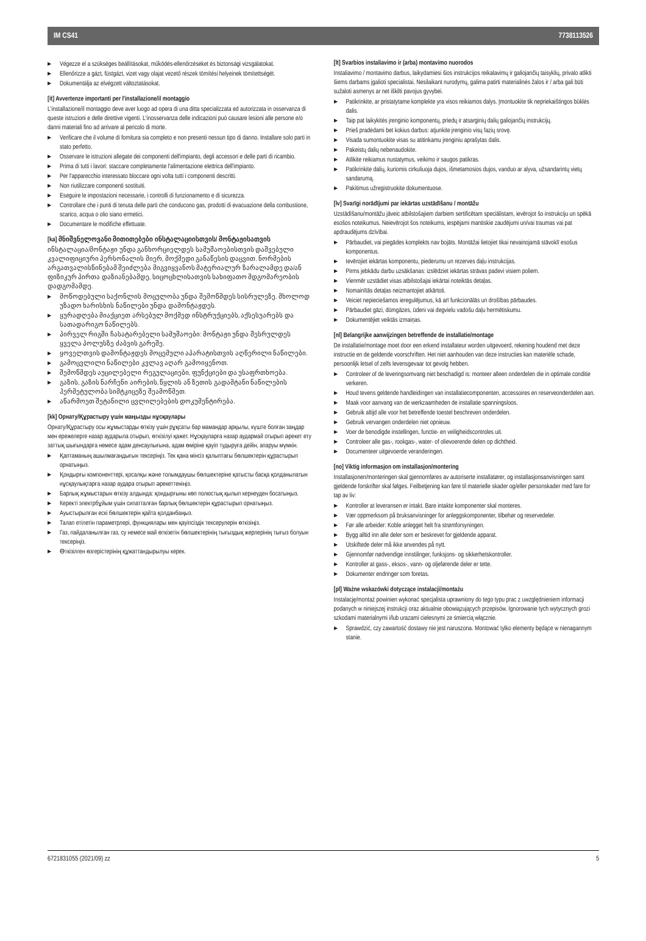IM CS41 7738113526
Végezze el a szükséges beállításokat, működés-ellenőrzéseket és biztonsági vizsgálatokat.
Ellenőrizze a gázt, füstgázt, vizet vagy olajat vezető részek tömítési helyeinek tömítettségét.
Dokumentálja az elvégzett változtatásokat.
[it] Avvertenze importanti per l'installazione/il montaggio
L'installazione/il montaggio deve aver luogo ad opera di una ditta specializzata ed autorizzata in osservanza di queste istruzioni e delle direttive vigenti. L'inosservanza delle indicazioni può causare lesioni alle persone e/o danni materiali fino ad arrivare al pericolo di morte.
Verificare che il volume di fornitura sia completo e non presenti nessun tipo di danno. Installare solo parti in stato perfetto.
Osservare le istruzioni allegate dei componenti dell'impianto, degli accessori e delle parti di ricambio.
Prima di tutti i lavori: staccare completamente l'alimentazione elettrica dell'impianto.
Per l'apparecchio interessato bloccare ogni volta tutti i componenti descritti.
Non riutilizzare componenti sostituiti.
Eseguire le impostazioni necessarie, i controlli di funzionamento e di sicurezza.
Controllare che i punti di tenuta delle parti che conducono gas, prodotti di evacuazione della combustione, scarico, acqua o olio siano ermetici.
Documentare le modifiche effettuate.
[ka] მნიშვნელოვანი მითითებები ინსტალაციისთვის/ მონტაჟისათვის
ინსტალაცია/მონტაჟი უნდა განხორციელდეს სამუშაოებისთვის დაშვებული კვალიფიციური პერსონალის მიერ, მოქმედი განაწესის დაცვით. ნორმების არგათვალისწინებამ შეიძლება მიგვიყვანოს მატერიალურ ზარალამდე და/ან ფიზიკურ პირთა დაზიანებამდე, სიცოცხლისათვის სახიფათო მდგომარეობის დადგომამდე.
მოწოდებული საქონლის მოცულობა უნდა შემოწმდეს სისრულეზე. მხოლოდ უზადო ხარისხის ნაწილები უნდა დამონტაჟდეს.
ყურადღება მიაქციეთ არსებულ მოქმედ ინსტრუქციებს, აქსესუარებს და სათადარიგო ნაწილებს.
პირველ რიგში ჩასატარებელი სამუშაოები: მონტაჟი უნდა შესრულდეს ყველა პოლუსზე ძაბვის გარეშე.
ყოველთვის დამონტაჟდეს მოცემული აპარატისთვის აღწერილი ნაწილები.
გამოცვლილი ნაწილები კვლავ აღარ გამოიყენოთ.
შემოწმდეს აუცილებელი რეგულაციები, ფუნქციები და უსაფრთხოება.
გაზის, გაზის ნარჩენი აირების, წყლის ან ზეთის გადამტანი ნაწილების ჰერმეტულობა სიმტკიცეზე შეამოწმეთ.
აწარმოეთ შეტანილი ცვლილებების დოკუმენტირება.
[kk] Орнату/Құрастыру үшін маңызды нұсқаулары
Орнату/Құрастыру осы жұмыстарды өткізу үшін рұқсаты бар мамандар арқылы, күште болған заңдар мен ережелерге назар аударыла отырып, өткізілуі қажет. Нұсқауларға назар аудармай отырып әрекет ету заттық шығындарға немесе адам денсаулығына, адам өміріне қауіп тудыруға дейін, апаруы мүмкін.
Қаптаманың ашылмағандығын тексеріңіз. Тек қана мінсіз қалыптағы бөлшектерін құрастырып орнатыңыз.
Қондырғы компоненттері, қосалқы және толымдаушы бөлшектеріне қатысты басқа қолданылатын нұсқаулықтарға назар аудара отырып әрекеттеніңіз.
Барлық жұмыстарын өткізу алдында: қондырғыны көп полюстық қылып кернеуден босатыңыз.
Керекті электрбұйым үшін сипатталған барлық бөлшектерін құрастырып орнатыңыз.
Ауыстырылған ескі бөлшектерін қайта қолданбаңыз.
Талап етілетін параметрлері, функциялары мен қауіпсіздік тексерулерін өткізіңіз.
Газ, пайдаланылған газ, су немесе май өткізетін бөлшектерінің тығыздық жерлерінің тығыз болуын тексеріңіз.
Өткізілген өзгерістерінің құжаттандырылуы керек.
[lt] Svarbios instaliavimo ir (arba) montavimo nuorodos
Instaliavimo / montavimo darbus, laikydamiesi šios instrukcijos reikalavimų ir galiojančių taisyklių, privalo atlikti šiems darbams įgalioti specialistai. Nesilaikant nurodymų, galima patirti materialinės žalos ir / arba gali būti sužaloti asmenys ar net iškilti pavojus gyvybei.
Patikrinkite, ar pristatytame komplekte yra visos reikiamos dalys. Įmontuokite tik nepriekaištingos būklės dalis.
Taip pat laikykitės įrenginio komponentų, priedų ir atsarginių dalių galiojančių instrukcijų.
Prieš pradėdami bet kokius darbus: atjunkite įrenginio visų fazių srovę.
Visada sumontuokite visas su atitinkamu įrenginiu aprašytas dalis.
Pakeistų dalių nebenaudokite.
Atlikite reikiamus nustatymus, veikimo ir saugos patikras.
Patikrinkite dalių, kuriomis cirkuliuoja dujos, išmetamosios dujos, vanduo ar alyva, užsandarintų vietų sandarumą.
Pakitimus užregistruokite dokumentuose.
[lv] Svarīgi norādījumi par iekārtas uzstādīšanu / montāžu
Uzstādīšanu/montāžu jāveic atbilstošajiem darbiem sertificētam speciālistam, ievērojot šo instrukciju un spēkā esošos noteikumus. Neievērojot šos noteikums, iespējami mantiskie zaudējumi un/vai traumas vai pat apdraudējums dzīvībai.
Pārbaudiet, vai piegādes komplekts nav bojāts. Montāžai lietojiet tikai nevainojamā stāvoklī esošus komponentus.
Ievērojiet iekārtas komponentu, piederumu un rezerves daļu instrukcijas.
Pirms jebkādu darbu uzsākšanas: izslēdziet iekārtas strāvas padevi visiem poliem.
Vienmēr uzstādiet visas atbilstošajai iekārtai noteiktās detaļas.
Nomainītās detaļas neizmantojiet atkārtoti.
Veiciet nepieciešamos ieregulējumus, kā arī funkcionālās un drošības pārbaudes.
Pārbaudiet gāzi, dūmgāzes, ūdeni vai degvielu vadošu daļu hermētiskumu.
Dokumentējiet veiktās izmaiņas.
[nl] Belangrijke aanwijzingen betreffende de installatie/montage
De installatie/montage moet door een erkend installateur worden uitgevoerd, rekening houdend met deze instructie en de geldende voorschriften. Het niet aanhouden van deze instructies kan materiële schade, persoonlijk letsel of zelfs levensgevaar tot gevolg hebben.
Controleer of de leveringsomvang niet beschadigd is: monteer alleen onderdelen die in optimale conditie verkeren.
Houd tevens geldende handleidingen van installatiecomponenten, accessoires en reserveonderdelen aan.
Maak voor aanvang van de werkzaamheden de installatie spanningsloos.
Gebruik altijd alle voor het betreffende toestel beschreven onderdelen.
Gebruik vervangen onderdelen niet opnieuw.
Voer de benodigde instellingen, functie- en veiligheidscontroles uit.
Controleer alle gas-, rookgas-, water- of olievoerende delen op dichtheid.
Documenteer uitgevoerde veranderingen.
[no] Viktig informasjon om installasjon/montering
Installasjonen/monteringen skal gjennomføres av autoriserte installatører, og installasjonsanvisningen samt gjeldende forskrifter skal følges. Feilbetjening kan føre til materielle skader og/eller personskader med fare for tap av liv:
Kontroller at leveransen er intakt. Bare intakte komponenter skal monteres.
Vær oppmerksom på bruksanvisninger for anleggskomponenter, tilbehør og reservedeler.
Før alle arbeider: Koble anlegget helt fra strømforsyningen.
Bygg alltid inn alle deler som er beskrevet for gjeldende apparat.
Utskiftede deler må ikke anvendes på nytt.
Gjennomfør nødvendige innstilinger, funksjons- og sikkerhetskontroller.
Kontroller at gass-, eksos-, vann- og oljeførende deler er tette.
Dokumenter endringer som foretas.
[pl] Ważne wskazówki dotyczące instalacji/montażu
Instalację/montaż powinien wykonać specjalista uprawniony do tego typu prac z uwzględnieniem informacji podanych w niniejszej instrukcji oraz aktualnie obowiązujących przepisów. Ignorowanie tych wytycznych grozi szkodami materialnymi i/lub urazami cielesnymi ze śmiercią włącznie.
Sprawdzić, czy zawartość dostawy nie jest naruszona. Montować tylko elementy będące w nienagannym stanie.
6721831055 (2021/09) zz 5